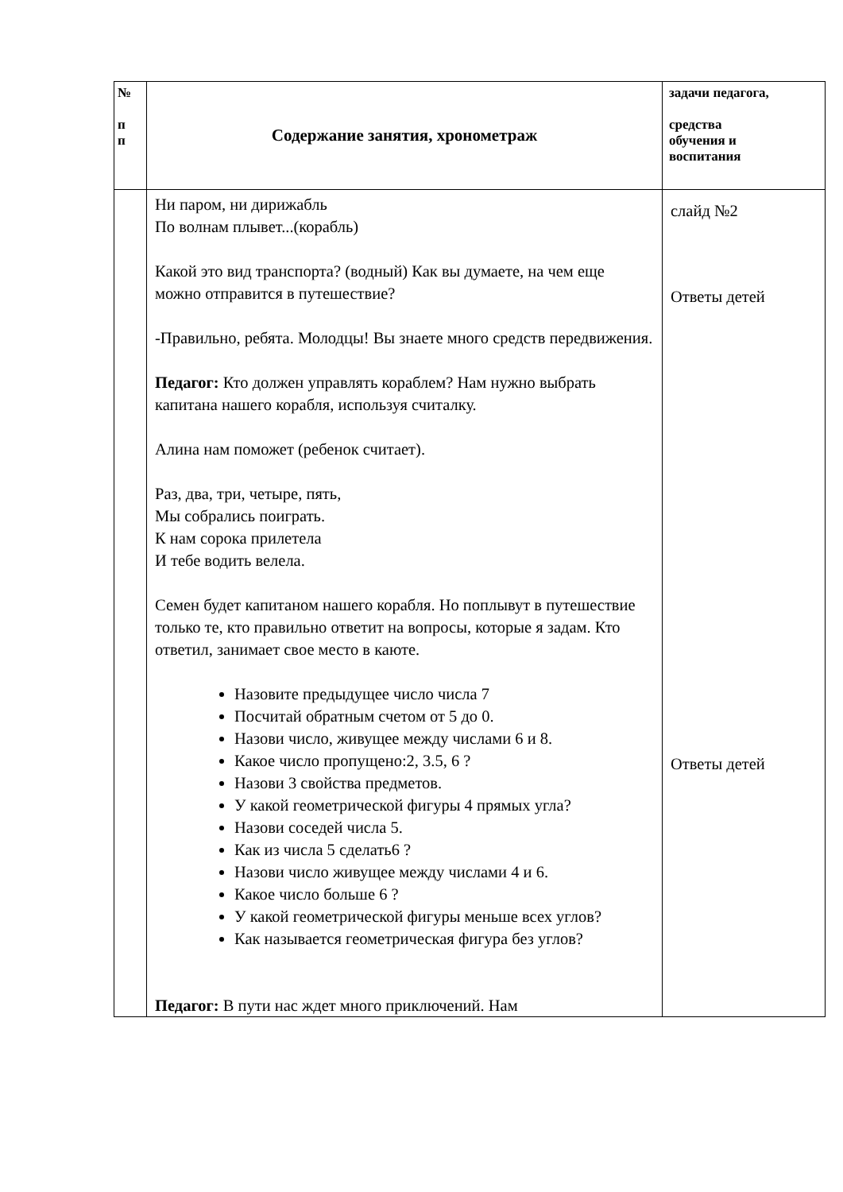| № п п | Содержание занятия, хронометраж | задачи педагога, средства обучения и воспитания |
| --- | --- | --- |
| | Ни паром, ни дирижабль По волнам плывет...(корабль) Какой это вид транспорта? (водный) Как вы думаете, на чем еще можно отправится в путешествие? -Правильно, ребята. Молодцы! Вы знаете много средств передвижения. Педагог: Кто должен управлять кораблем? Нам нужно выбрать капитана нашего корабля, используя считалку. Алина нам поможет (ребенок считает). Раз, два, три, четыре, пять, Мы собрались поиграть. К нам сорока прилетела И тебе водить велела. Семен будет капитаном нашего корабля. Но поплывут в путешествие только те, кто правильно ответит на вопросы, которые я задам. Кто ответил, занимает свое место в каюте. Назовите предыдущее число числа 7 Посчитай обратным счетом от 5 до 0. Назови число, живущее между числами 6 и 8. Какое число пропущено:2, 3.5, 6 ? Назови 3 свойства предметов. У какой геометрической фигуры 4 прямых угла? Назови соседей числа 5. Как из числа 5 сделать6 ? Назови число живущее между числами 4 и 6. Какое число больше 6 ? У какой геометрической фигуры меньше всех углов? Как называется геометрическая фигура без углов? Педагог: В пути нас ждет много приключений. Нам | слайд №2 Ответы детей Ответы детей |